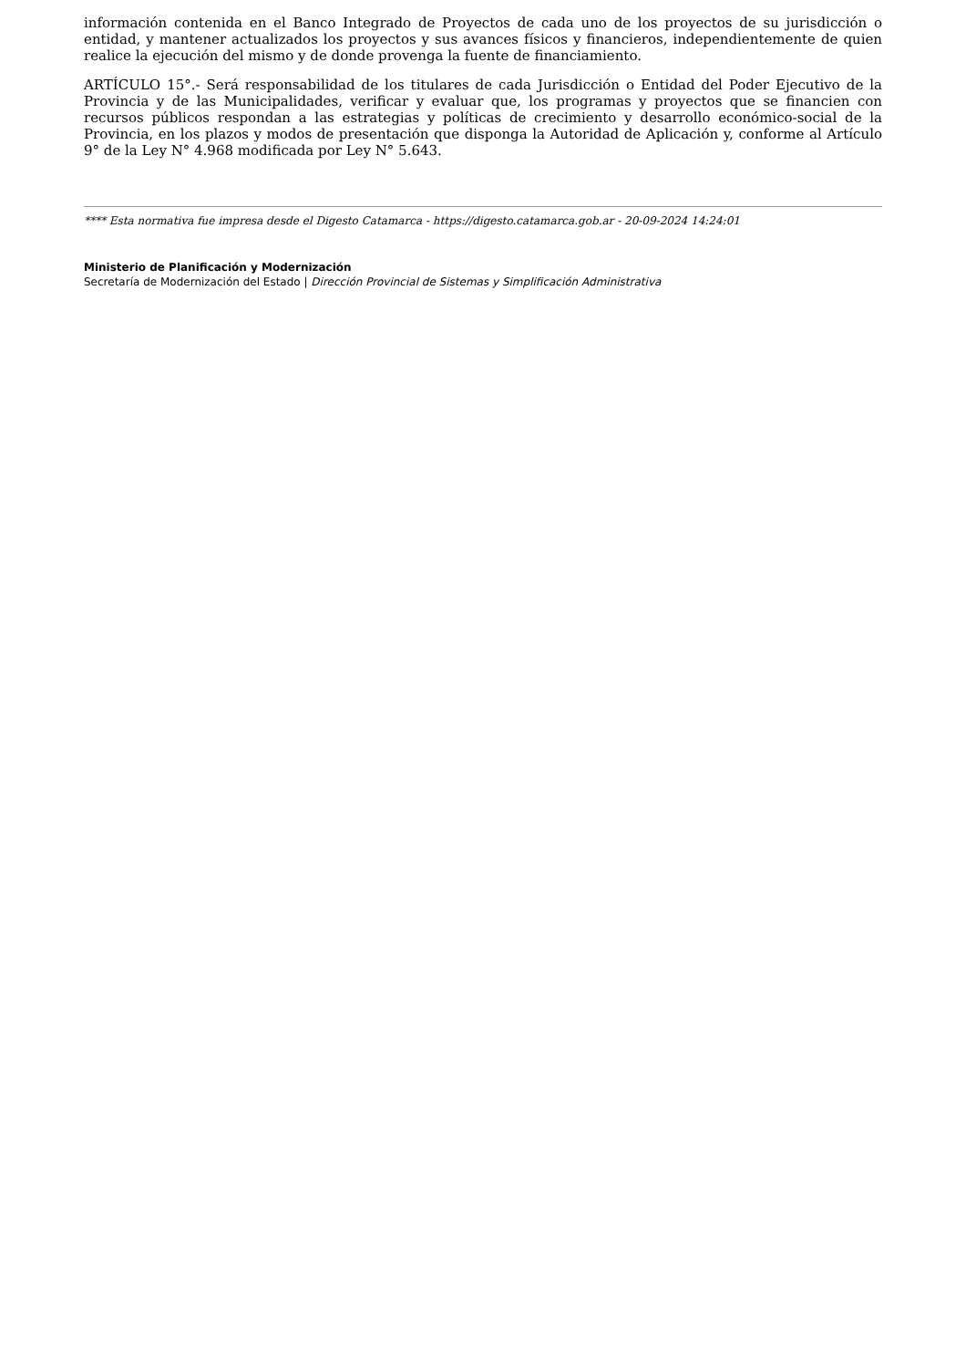información contenida en el Banco Integrado de Proyectos de cada uno de los proyectos de su jurisdicción o entidad, y mantener actualizados los proyectos y sus avances físicos y financieros, independientemente de quien realice la ejecución del mismo y de donde provenga la fuente de financiamiento.
ARTÍCULO 15°.- Será responsabilidad de los titulares de cada Jurisdicción o Entidad del Poder Ejecutivo de la Provincia y de las Municipalidades, verificar y evaluar que, los programas y proyectos que se financien con recursos públicos respondan a las estrategias y políticas de crecimiento y desarrollo económico-social de la Provincia, en los plazos y modos de presentación que disponga la Autoridad de Aplicación y, conforme al Artículo 9° de la Ley N° 4.968 modificada por Ley N° 5.643.
**** Esta normativa fue impresa desde el Digesto Catamarca - https://digesto.catamarca.gob.ar - 20-09-2024 14:24:01
Ministerio de Planificación y Modernización
Secretaría de Modernización del Estado | Dirección Provincial de Sistemas y Simplificación Administrativa